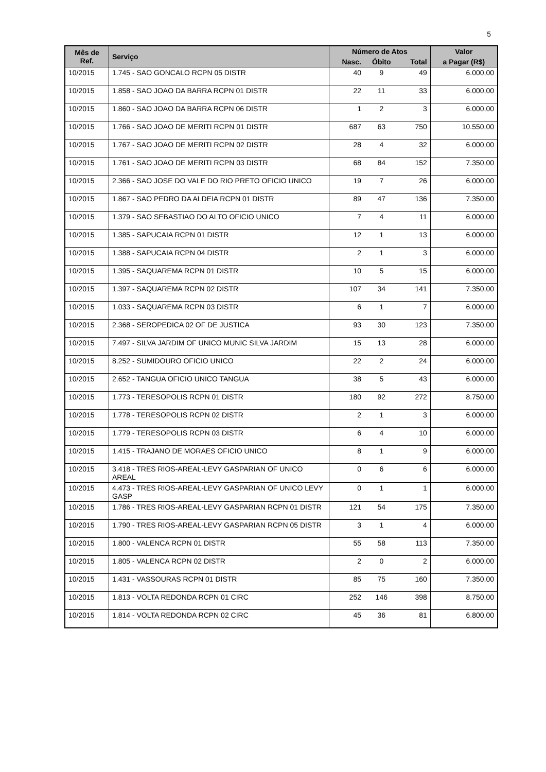5
| Mês de Ref. | Serviço | Número de Atos | | | Valor |
| --- | --- | --- | --- | --- | --- |
| | | Nasc. | Óbito | Total | a Pagar (R$) |
| 10/2015 | 1.745 - SAO GONCALO RCPN 05 DISTR | 40 | 9 | 49 | 6.000,00 |
| 10/2015 | 1.858 - SAO JOAO DA BARRA RCPN 01 DISTR | 22 | 11 | 33 | 6.000,00 |
| 10/2015 | 1.860 - SAO JOAO DA BARRA RCPN 06 DISTR | 1 | 2 | 3 | 6.000,00 |
| 10/2015 | 1.766 - SAO JOAO DE MERITI RCPN 01 DISTR | 687 | 63 | 750 | 10.550,00 |
| 10/2015 | 1.767 - SAO JOAO DE MERITI RCPN 02 DISTR | 28 | 4 | 32 | 6.000,00 |
| 10/2015 | 1.761 - SAO JOAO DE MERITI RCPN 03 DISTR | 68 | 84 | 152 | 7.350,00 |
| 10/2015 | 2.366 - SAO JOSE DO VALE DO RIO PRETO OFICIO UNICO | 19 | 7 | 26 | 6.000,00 |
| 10/2015 | 1.867 - SAO PEDRO DA ALDEIA RCPN 01 DISTR | 89 | 47 | 136 | 7.350,00 |
| 10/2015 | 1.379 - SAO SEBASTIAO DO ALTO OFICIO UNICO | 7 | 4 | 11 | 6.000,00 |
| 10/2015 | 1.385 - SAPUCAIA RCPN 01 DISTR | 12 | 1 | 13 | 6.000,00 |
| 10/2015 | 1.388 - SAPUCAIA RCPN 04 DISTR | 2 | 1 | 3 | 6.000,00 |
| 10/2015 | 1.395 - SAQUAREMA RCPN 01 DISTR | 10 | 5 | 15 | 6.000,00 |
| 10/2015 | 1.397 - SAQUAREMA RCPN 02 DISTR | 107 | 34 | 141 | 7.350,00 |
| 10/2015 | 1.033 - SAQUAREMA RCPN 03 DISTR | 6 | 1 | 7 | 6.000,00 |
| 10/2015 | 2.368 - SEROPEDICA 02 OF DE JUSTICA | 93 | 30 | 123 | 7.350,00 |
| 10/2015 | 7.497 - SILVA JARDIM OF UNICO MUNIC SILVA JARDIM | 15 | 13 | 28 | 6.000,00 |
| 10/2015 | 8.252 - SUMIDOURO OFICIO UNICO | 22 | 2 | 24 | 6.000,00 |
| 10/2015 | 2.652 - TANGUA OFICIO UNICO TANGUA | 38 | 5 | 43 | 6.000,00 |
| 10/2015 | 1.773 - TERESOPOLIS RCPN 01 DISTR | 180 | 92 | 272 | 8.750,00 |
| 10/2015 | 1.778 - TERESOPOLIS RCPN 02 DISTR | 2 | 1 | 3 | 6.000,00 |
| 10/2015 | 1.779 - TERESOPOLIS RCPN 03 DISTR | 6 | 4 | 10 | 6.000,00 |
| 10/2015 | 1.415 - TRAJANO DE MORAES OFICIO UNICO | 8 | 1 | 9 | 6.000,00 |
| 10/2015 | 3.418 - TRES RIOS-AREAL-LEVY GASPARIAN OF UNICO AREAL | 0 | 6 | 6 | 6.000,00 |
| 10/2015 | 4.473 - TRES RIOS-AREAL-LEVY GASPARIAN OF UNICO LEVY GASP | 0 | 1 | 1 | 6.000,00 |
| 10/2015 | 1.786 - TRES RIOS-AREAL-LEVY GASPARIAN RCPN 01 DISTR | 121 | 54 | 175 | 7.350,00 |
| 10/2015 | 1.790 - TRES RIOS-AREAL-LEVY GASPARIAN RCPN 05 DISTR | 3 | 1 | 4 | 6.000,00 |
| 10/2015 | 1.800 - VALENCA RCPN 01 DISTR | 55 | 58 | 113 | 7.350,00 |
| 10/2015 | 1.805 - VALENCA RCPN 02 DISTR | 2 | 0 | 2 | 6.000,00 |
| 10/2015 | 1.431 - VASSOURAS RCPN 01 DISTR | 85 | 75 | 160 | 7.350,00 |
| 10/2015 | 1.813 - VOLTA REDONDA RCPN 01 CIRC | 252 | 146 | 398 | 8.750,00 |
| 10/2015 | 1.814 - VOLTA REDONDA RCPN 02 CIRC | 45 | 36 | 81 | 6.800,00 |